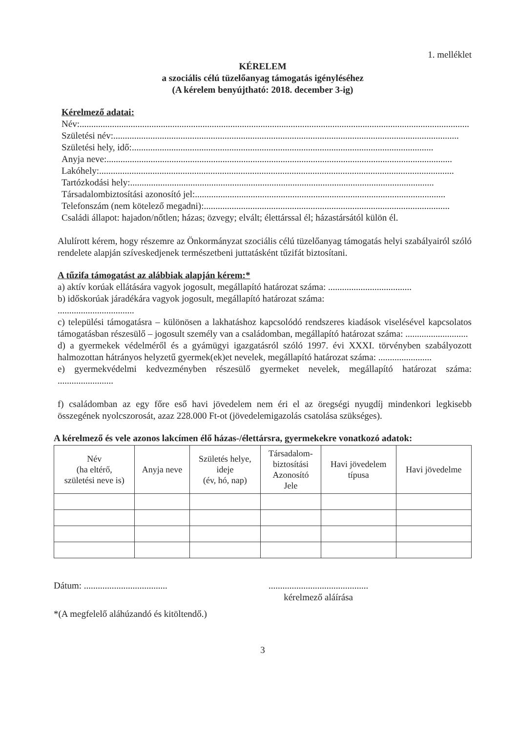1. melléklet
KÉRELEM
a szociális célú tüzelőanyag támogatás igényléséhez
(A kérelem benyújtható: 2018. december 3-ig)
Kérelmező adatai:
Név:........................................................................................................................................................................
Születési név:.....................................................................................................................................................
Születési hely, idő: ..................................................................................................................................
Anyja neve: .....................................................................................................................................................
Lakóhely:.........................................................................................................................................................
Tartózkodási hely: ...................................................................................................................................
Társadalombiztosítási azonosító jel: ............................................................................................................
Telefonszám (nem kötelező megadni): ..........................................................................................................
Családi állapot: hajadon/nőtlen; házas; özvegy; elvált; élettárssal él; házastársától külön él.
Alulírott kérem, hogy részemre az Önkormányzat szociális célú tüzelőanyag támogatás helyi szabályairól szóló rendelete alapján szíveskedjenek természetbeni juttatásként tűzifát biztosítani.
A tűzifa támogatást az alábbiak alapján kérem:*
a) aktív korúak ellátására vagyok jogosult, megállapító határozat száma: ....................................
b) időskorúak járadékára vagyok jogosult, megállapító határozat száma:
.................................
c) települési támogatásra – különösen a lakhatáshoz kapcsolódó rendszeres kiadások viselésével kapcsolatos támogatásban részesülő – jogosult személy van a családomban, megállapító határozat száma: ...........................
d) a gyermekek védelméről és a gyámügyi igazgatásról szóló 1997. évi XXXI. törvényben szabályozott halmozottan hátrányos helyzetű gyermek(ek)et nevelek, megállapító határozat száma: .......................
e) gyermekvédelmi kedvezményben részesülő gyermeket nevelek, megállapító határozat száma: ........................
f) családomban az egy főre eső havi jövedelem nem éri el az öregségi nyugdíj mindenkori legkisebb összegének nyolcszorosát, azaz 228.000 Ft-ot (jövedelemigazolás csatolása szükséges).
A kérelmező és vele azonos lakcímen élő házas-/élettársra, gyermekekre vonatkozó adatok:
| Név (ha eltérő, születési neve is) | Anyja neve | Születés helye, ideje (év, hó, nap) | Társadalom- biztosítási Azonosító Jele | Havi jövedelem típusa | Havi jövedelme |
| --- | --- | --- | --- | --- | --- |
Dátum: ....................................
...........................................
kérelmező aláírása
*(A megfelelő aláhúzandó és kitöltendő.)
3